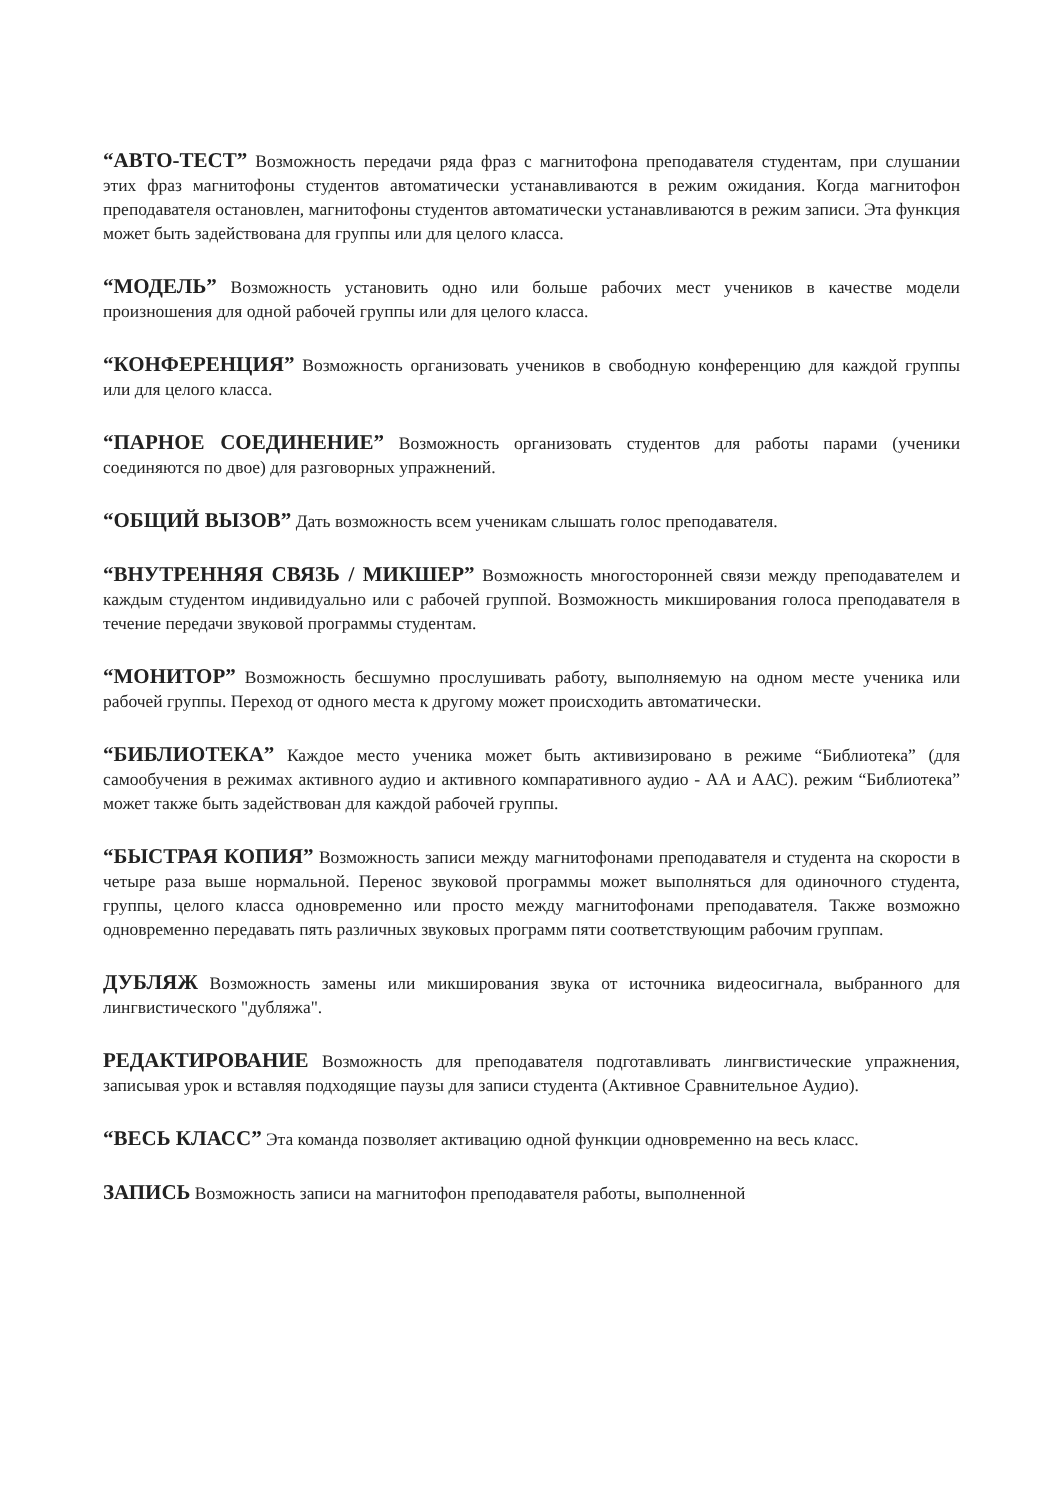“АВТО-ТЕСТ” Возможность передачи ряда фраз с магнитофона преподавателя студентам, при слушании этих фраз магнитофоны студентов автоматически устанавливаются в режим ожидания. Когда магнитофон преподавателя остановлен, магнитофоны студентов автоматически устанавливаются в режим записи. Эта функция может быть задействована для группы или для целого класса.
“МОДЕЛЬ” Возможность установить одно или больше рабочих мест учеников в качестве модели произношения для одной рабочей группы или для целого класса.
“КОНФЕРЕНЦИЯ” Возможность организовать учеников в свободную конференцию для каждой группы или для целого класса.
“ПАРНОЕ СОЕДИНЕНИЕ” Возможность организовать студентов для работы парами (ученики соединяются по двое) для разговорных упражнений.
“ОБЩИЙ ВЫЗОВ” Дать возможность всем ученикам слышать голос преподавателя.
“ВНУТРЕННЯЯ СВЯЗЬ / МИКШЕР” Возможность многосторонней связи между преподавателем и каждым студентом индивидуально или с рабочей группой. Возможность микширования голоса преподавателя в течение передачи звуковой программы студентам.
“МОНИТОР” Возможность бесшумно прослушивать работу, выполняемую на одном месте ученика или рабочей группы. Переход от одного места к другому может происходить автоматически.
“БИБЛИОТЕКА” Каждое место ученика может быть активизировано в режиме “Библиотека” (для самообучения в режимах активного аудио и активного компаративного аудио - АА и ААС). режим “Библиотека” может также быть задействован для каждой рабочей группы.
“БЫСТРАЯ КОПИЯ” Возможность записи между магнитофонами преподавателя и студента на скорости в четыре раза выше нормальной. Перенос звуковой программы может выполняться для одиночного студента, группы, целого класса одновременно или просто между магнитофонами преподавателя. Также возможно одновременно передавать пять различных звуковых программ пяти соответствующим рабочим группам.
ДУБЛЯЖ Возможность замены или микширования звука от источника видеосигнала, выбранного для лингвистического "дубляжа".
РЕДАКТИРОВАНИЕ Возможность для преподавателя подготавливать лингвистические упражнения, записывая урок и вставляя подходящие паузы для записи студента (Активное Сравнительное Аудио).
“ВЕСЬ КЛАСС” Эта команда позволяет активацию одной функции одновременно на весь класс.
ЗАПИСЬ Возможность записи на магнитофон преподавателя работы, выполненной